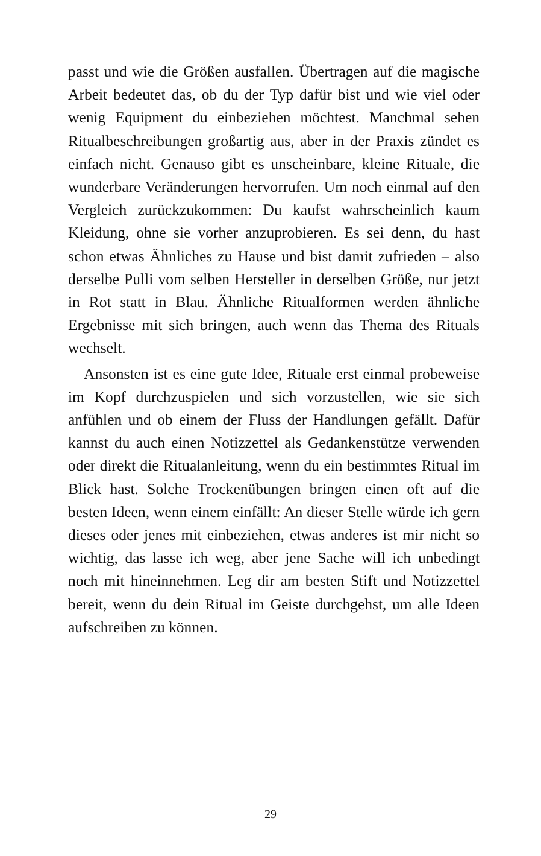passt und wie die Größen ausfallen. Übertragen auf die magische Arbeit bedeutet das, ob du der Typ dafür bist und wie viel oder wenig Equipment du einbeziehen möchtest. Manchmal sehen Ritualbeschreibungen großartig aus, aber in der Praxis zündet es einfach nicht. Genauso gibt es unscheinbare, kleine Rituale, die wunderbare Veränderungen hervorrufen. Um noch einmal auf den Vergleich zurückzukommen: Du kaufst wahrscheinlich kaum Kleidung, ohne sie vorher anzuprobieren. Es sei denn, du hast schon etwas Ähnliches zu Hause und bist damit zufrieden – also derselbe Pulli vom selben Hersteller in derselben Größe, nur jetzt in Rot statt in Blau. Ähnliche Ritualformen werden ähnliche Ergebnisse mit sich bringen, auch wenn das Thema des Rituals wechselt.
Ansonsten ist es eine gute Idee, Rituale erst einmal probeweise im Kopf durchzuspielen und sich vorzustellen, wie sie sich anfühlen und ob einem der Fluss der Handlungen gefällt. Dafür kannst du auch einen Notizzettel als Gedankenstütze verwenden oder direkt die Ritualanleitung, wenn du ein bestimmtes Ritual im Blick hast. Solche Trockenübungen bringen einen oft auf die besten Ideen, wenn einem einfällt: An dieser Stelle würde ich gern dieses oder jenes mit einbeziehen, etwas anderes ist mir nicht so wichtig, das lasse ich weg, aber jene Sache will ich unbedingt noch mit hineinnehmen. Leg dir am besten Stift und Notizzettel bereit, wenn du dein Ritual im Geiste durchgehst, um alle Ideen aufschreiben zu können.
29